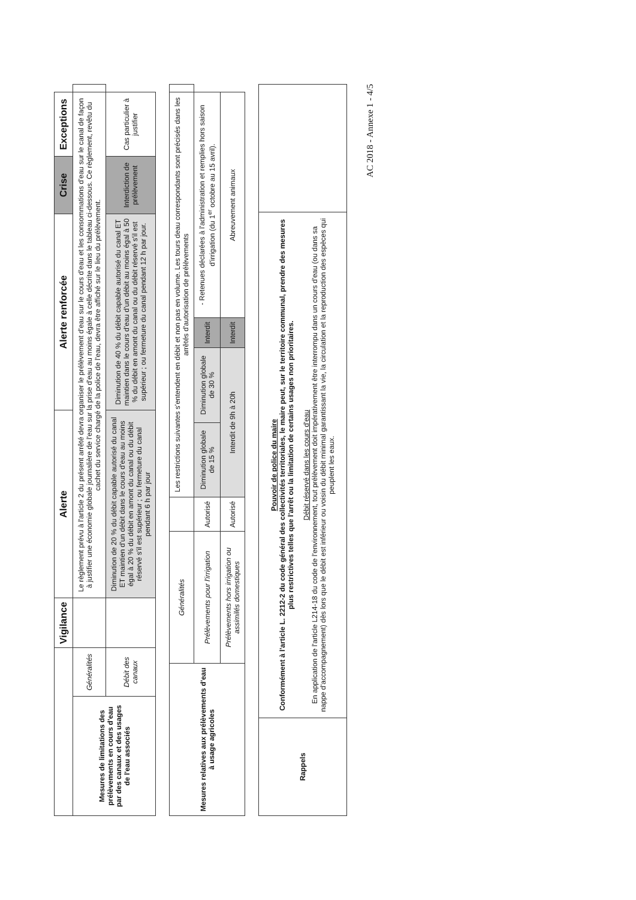| | | Vigilance | Alerte | Alerte renforcée | Crise | Exceptions | |
| Mesures de limitations des prélèvements en cours d'eau par des canaux et des usages de l'eau associés | Généralités | | Le règlement prévu à l'article 2 du présent arrêté devra organiser le prélèvement d'eau sur le cours d'eau et les consommations d'eau sur le canal de façon à justifier une économie globale journalière de l'eau sur la prise d'eau au moins égale à celle décrite dans le tableau ci-dessous. Ce règlement, revêtu du cachet du service chargé de la police de l'eau, devra être affiché sur le lieu du prélèvement. | | | | |
| | Débit des canaux | | Diminution de 20 % du débit capable autorisé du canal ET maintien d'un débit dans le cours d'eau au moins égal à 20 % du débit en amont du canal ou du débit réservé s'il est supérieur ; ou fermeture du canal pendant 6 h par jour | Diminution de 40 % du débit capable autorisé du canal ET maintien dans le cours d'eau d'un débit au moins égal à 50 % du débit en amont du canal ou du débit réservé s'il est supérieur ; ou fermeture du canal pendant 12 h par jour. | Interdiction de prélèvement | Cas particulier à justifier | |
| Mesures relatives aux prélèvements d'eau à usage agricoles | Généralités | | Les restrictions suivantes s'entendent en débit et non pas en volume. Les tours deau correspondants sont précisés dans les arrêtés d'autorisation de prélèvements | | | | |
| | Prélèvements pour l'irrigation | Autorisé | Diminution globale de 15 % | Diminution globale de 30 % | Interdit | - Retenues déclarées à l'administration et remplies hors saison d'irrigation (du 1<sup>er</sup> octobre au 15 avril). | |
| | Prélèvements hors irrigation ou assimilés domestiques | Autorisé | Interdit de 9h à 20h | | Interdit | Abreuvement animaux | |
| Rappels | Pouvoir de police du maire Conformément à l'article L. 2212-2 du code général des collectivités territoriales, le maire peut, sur le territoire communal, prendre des mesures plus restrictives telles que l'arrêt ou la limitation de certains usages non prioritaires. Débit réservé dans les cours d'eau En application de l'article L214-18 du code de l'environnement, tout prélèvement doit impérativement être interrompu dans un cours d'eau (ou dans sa nappe d'accompagnement) dès lors que le débit est inférieur ou voisin du débit minimal garantissant la vie, la circulation et la reproduction des espèces qui peuplent les eaux. | |
AC 2018 - Annexe 1 - 4/5